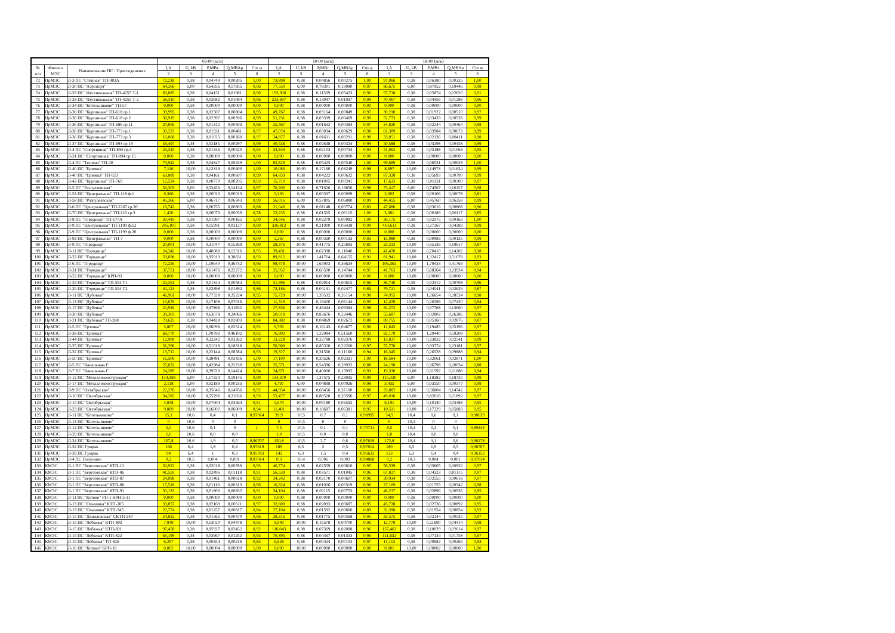| | | | 03-00 (мск) | | | | | 10-00 (мск) | | | | | 18-00 (мск) | | | | |
| --- | --- | --- | --- | --- | --- | --- | --- | --- | --- | --- | --- | --- | --- | --- | --- | --- | --- |
| № п/п | Филиал МЭС | Наименование ПС / Присоединение | I,A | U, kB | P,MBт | Q,MBAp | Cos φ | I,A | U, kB | P,MBт | Q,MBAp | Cos φ | I,A | U, kB | P,MBт | Q,MBAp | Cos φ |
| | | | 2 | 3 | 4 | 5 | 6 | 2 | 3 | 4 | 5 | 6 | 2 | 3 | 4 | 5 | 6 |
| 72 | ПрМЭС | Л-3 ПС "Степная" ТП-902А | 72,218 | 0,38 | 0,04749 | 0,00205 | 1,00 | 73,898 | 0,38 | 0,04856 | 0,00275 | 1,00 | 97,066 | 0,38 | 0,06380 | 0,00325 | 1,00 |
| 73 | ПрМЭС | Л-30 ПС "Аэропорт" | 64,266 | 6,00 | 0,64356 | 0,17855 | 0,96 | 77,550 | 6,00 | 0,78301 | 0,19080 | 0,97 | 86,675 | 6,00 | 0,87952 | 0,19446 | 0,98 |
| 74 | ПрМЭС | Л-33 ПС "Фестивальная" ТП-4255 Т-1 | 69,885 | 0,38 | 0,04151 | 0,01981 | 0,90 | 193,300 | 0,38 | 0,11509 | 0,05423 | 0,90 | 97,718 | 0,38 | 0,05874 | 0,02620 | 0,91 |
| 75 | ПрМЭС | Л-33 ПС "Фестивальная" ТП-4255 Т-2 | 58,310 | 0,38 | 0,03682 | 0,01084 | 0,96 | 213,937 | 0,38 | 0,13947 | 0,01937 | 0,99 | 70,467 | 0,38 | 0,04456 | 0,01288 | 0,96 |
| 76 | ПрМЭС | Л-34 ПС "Котельниково" ТП-57 | 0,000 | 0,38 | 0,00000 | 0,00000 | 0,00 | 0,000 | 0,38 | 0,00000 | 0,00000 | 0,00 | 0,000 | 0,38 | 0,00000 | 0,00000 | 0,00 |
| 77 | ПрМЭС | Л-36 ПС "Курганная" ТП-618 гр.1 | 39,995 | 0,38 | 0,02507 | 0,00804 | 0,95 | 49,767 | 0,38 | 0,03164 | 0,00849 | 0,97 | 30,210 | 0,38 | 0,01922 | 0,00510 | 0,97 |
| 78 | ПрМЭС | Л-36 ПС "Курганная" ТП-618 гр.2 | 36,919 | 0,38 | 0,02397 | 0,00396 | 0,99 | 51,231 | 0,38 | 0,03339 | 0,00469 | 0,99 | 52,773 | 0,38 | 0,03433 | 0,00528 | 0,99 |
| 79 | ПрМЭС | Л-36 ПС "Курганная" ТП-686 гр.11 | 20,856 | 0,38 | 0,01312 | 0,00403 | 0,96 | 25,467 | 0,38 | 0,01632 | 0,00384 | 0,97 | 34,820 | 0,38 | 0,02244 | 0,00464 | 0,98 |
| 80 | ПрМЭС | Л-36 ПС "Курганная" ТП-773 гр.1 | 30,233 | 0,38 | 0,01931 | 0,00481 | 0,97 | 47,074 | 0,38 | 0,03034 | 0,00629 | 0,98 | 61,389 | 0,38 | 0,03984 | 0,00673 | 0,99 |
| 81 | ПрМЭС | Л-36 ПС "Курганная" ТП-773 гр.3 | 16,068 | 0,38 | 0,01025 | 0,00260 | 0,97 | 24,877 | 0,38 | 0,01611 | 0,00291 | 0,98 | 33,051 | 0,38 | 0,02136 | 0,00411 | 0,98 |
| 82 | ПрМЭС | Л-37 ПС "Курганная" ТП-693 гр.19 | 33,497 | 0,38 | 0,02185 | 0,00297 | 0,99 | 40,538 | 0,38 | 0,02648 | 0,00324 | 0,99 | 50,588 | 0,38 | 0,03298 | 0,00458 | 0,99 |
| 83 | ПрМЭС | Л-4 ПС "Спортивная" ТП-894 гр.4 | 23,345 | 0,38 | 0,01446 | 0,00520 | 0,94 | 33,849 | 0,38 | 0,02103 | 0,00734 | 0,94 | 51,062 | 0,38 | 0,03188 | 0,01063 | 0,95 |
| 84 | ПрМЭС | Л-31 ПС "Спортивная" ТП-894 гр.15 | 0,000 | 0,38 | 0,00000 | 0,00000 | 0,00 | 0,000 | 0,38 | 0,00000 | 0,00000 | 0,00 | 0,000 | 0,38 | 0,00000 | 0,00000 | 0,00 |
| 85 | ПрМЭС | Л-4 ПС "Тяговая" ТП-20 | 73,942 | 0,38 | 0,04847 | 0,00439 | 1,00 | 82,829 | 0,38 | 0,05425 | 0,00540 | 1,00 | 99,689 | 0,38 | 0,06531 | 0,00628 | 1,00 |
| 86 | ПрМЭС | Л-40 ПС "Ерзовка" | 7,116 | 10,00 | 0,12319 | 0,00400 | 1,00 | 10,083 | 10,00 | 0,17160 | 0,03249 | 0,98 | 8,697 | 10,00 | 0,14973 | 0,01654 | 0,99 |
| 87 | ПрМЭС | Л-40 ПС "Ерзовка" ТП-923 | 63,889 | 0,38 | 0,04161 | 0,00607 | 0,99 | 64,859 | 0,38 | 0,04222 | 0,00632 | 0,99 | 87,328 | 0,38 | 0,05693 | 0,00790 | 0,99 |
| 88 | ПрМЭС | Л-42 ПС "Курганная" ТП-769 | 12,524 | 0,38 | 0,00770 | 0,00295 | 0,93 | 15,710 | 0,38 | 0,01005 | 0,00241 | 0,97 | 17,633 | 0,38 | 0,01121 | 0,00300 | 0,97 |
| 89 | ПрМЭС | Л-5 ПС "Разгуляевская" | 53,203 | 6,00 | 0,53453 | 0,14134 | 0,97 | 70,200 | 6,00 | 0,71626 | 0,13856 | 0,98 | 73,417 | 6,00 | 0,74567 | 0,16157 | 0,98 |
| 90 | ПрМЭС | Л-53 ПС "Центральная" ТП-118 ф.1 | 0,366 | 0,38 | 0,00020 | 0,00013 | 0,83 | 5,333 | 0,38 | 0,00337 | 0,00099 | 0,96 | 2,002 | 0,38 | 0,00106 | 0,00078 | 0,81 |
| 91 | ПрМЭС | Л-58 ПС "Разгуляевская" | 45,366 | 6,00 | 0,46717 | 0,06343 | 0,99 | 56,016 | 6,00 | 0,57805 | 0,06880 | 0,99 | 44,455 | 6,00 | 0,45760 | 0,06358 | 0,99 |
| 92 | ПрМЭС | Л-6 ПС "Центральная" ТП-2267 гр.20 | 16,742 | 0,38 | 0,00755 | 0,00803 | 0,68 | 21,040 | 0,38 | 0,01148 | 0,00774 | 0,83 | 47,686 | 0,38 | 0,03016 | 0,00868 | 0,96 |
| 93 | ПрМЭС | Л-70 ПС "Центральная" ТП-116 гр.3 | 1,420 | 0,38 | 0,00073 | 0,00059 | 0,78 | 23,235 | 0,38 | 0,01525 | 0,00115 | 1,00 | 3,381 | 0,38 | 0,00189 | 0,00117 | 0,85 |
| 94 | ПрМЭС | Л-8 ПС "Городище" ТП-177А | 30,445 | 0,38 | 0,01997 | 0,00165 | 1,00 | 34,646 | 0,38 | 0,02279 | 0,00082 | 1,00 | 36,175 | 0,38 | 0,02375 | 0,00163 | 1,00 |
| 95 | ПрМЭС | Л-9 ПС "Центральная" ТП-1199 ф.12 | 245,105 | 0,38 | 0,15991 | 0,02127 | 0,99 | 336,812 | 0,38 | 0,21900 | 0,03438 | 0,99 | 419,611 | 0,38 | 0,27267 | 0,04389 | 0,99 |
| 96 | ПрМЭС | Л-9 ПС "Центральная" ТП-1199 ф.20 | 0,000 | 0,38 | 0,00000 | 0,00000 | 0,00 | 0,000 | 0,38 | 0,00000 | 0,00000 | 0,00 | 0,000 | 0,38 | 0,00000 | 0,00000 | 0,00 |
| 97 | ПрМЭС | Л-93 ПС "Центральная" ТП-7 | 0,000 | 0,38 | 0,00000 | 0,00000 | 0,00 | 5,267 | 0,38 | 0,00320 | 0,00133 | 0,92 | 15,080 | 0,38 | 0,00983 | 0,00135 | 0,99 |
| 98 | ПрМЭС | Л-9 ПС "Городище" | 20,001 | 10,00 | 0,31047 | 0,15369 | 0,90 | 28,376 | 10,00 | 0,41775 | 0,25893 | 0,85 | 23,233 | 10,00 | 0,35136 | 0,19617 | 0,87 |
| 99 | ПрМЭС | Л-11 ПС "Городище" | 24,242 | 10,00 | 0,40080 | 0,12516 | 0,95 | 39,431 | 10,00 | 0,67398 | 0,11040 | 0,99 | 41,470 | 10,00 | 0,70410 | 0,14202 | 0,98 |
| 100 | ПрМЭС | Л-22 ПС "Городище" | 59,698 | 10,00 | 0,95913 | 0,38631 | 0,93 | 89,812 | 10,00 | 1,41714 | 0,64155 | 0,91 | 81,941 | 10,00 | 1,32417 | 0,51078 | 0,93 |
| 101 | ПрМЭС | Л-6 ПС "Городище" | 72,256 | 10,00 | 1,19640 | 0,36732 | 0,96 | 98,478 | 10,00 | 1,65903 | 0,39624 | 0,97 | 106,365 | 10,00 | 1,79433 | 0,41769 | 0,97 |
| 102 | ПрМЭС | Л-31 ПС "Городище" | 37,751 | 10,00 | 0,61476 | 0,22272 | 0,94 | 35,952 | 10,00 | 0,60500 | 0,14744 | 0,97 | 41,763 | 10,00 | 0,68264 | 0,23924 | 0,94 |
| 103 | ПрМЭС | Л-22 ПС "Городище" КРН-93 | 0,000 | 10,00 | 0,00000 | 0,00000 | 0,00 | 0,000 | 10,00 | 0,00000 | 0,00000 | 0,00 | 0,000 | 10,00 | 0,00000 | 0,00000 | 0,00 |
| 104 | ПрМЭС | Л-24 ПС "Городище" ТП-554 Т1 | 22,261 | 0,38 | 0,01344 | 0,00584 | 0,92 | 31,996 | 0,38 | 0,02014 | 0,00615 | 0,96 | 36,740 | 0,38 | 0,02312 | 0,00708 | 0,96 |
| 105 | ПрМЭС | Л-25 ПС "Городище" ТП-554 Т2 | 42,123 | 0,38 | 0,02398 | 0,01392 | 0,86 | 73,186 | 0,38 | 0,04131 | 0,02477 | 0,86 | 79,721 | 0,38 | 0,04541 | 0,02629 | 0,87 |
| 106 | ПрМЭС | Л-11 ПС "Дубовка" | 46,961 | 10,00 | 0,77328 | 0,25224 | 0,95 | 75,729 | 10,00 | 1,28532 | 0,26154 | 0,98 | 74,955 | 10,00 | 1,26654 | 0,28524 | 0,98 |
| 107 | ПрМЭС | Л-13 ПС "Дубовка" | 10,676 | 10,00 | 0,17108 | 0,07016 | 0,93 | 11,749 | 10,00 | 0,19400 | 0,06144 | 0,95 | 12,476 | 10,00 | 0,20296 | 0,07420 | 0,94 |
| 108 | ПрМЭС | Л-17 ПС "Дубовка" | 22,926 | 10,00 | 0,37868 | 0,11952 | 0,95 | 27,356 | 10,00 | 0,46444 | 0,09384 | 0,98 | 34,272 | 10,00 | 0,57768 | 0,13660 | 0,97 |
| 109 | ПрМЭС | Л-30 ПС "Дубовка" | 39,303 | 10,00 | 0,63678 | 0,24066 | 0,94 | 50,018 | 10,00 | 0,83676 | 0,22446 | 0,97 | 55,687 | 10,00 | 0,92802 | 0,26286 | 0,96 |
| 110 | ПрМЭС | Л-21 ПС "Дубовка" ТП-288 | 79,625 | 0,38 | 0,04428 | 0,02803 | 0,84 | 84,382 | 0,38 | 0,04869 | 0,02672 | 0,88 | 89,755 | 0,38 | 0,05160 | 0,02876 | 0,87 |
| 111 | ПрМЭС | Л-5 ПС "Ерзовка" | 3,807 | 10,00 | 0,06096 | 0,02514 | 0,92 | 9,703 | 10,00 | 0,16143 | 0,04677 | 0,96 | 11,643 | 10,00 | 0,19485 | 0,05196 | 0,97 |
| 112 | ПрМЭС | Л-38 ПС "Ерзовка" | 68,770 | 10,00 | 1,09792 | 0,46192 | 0,92 | 76,992 | 10,00 | 1,22984 | 0,51560 | 0,92 | 82,179 | 10,00 | 1,29440 | 0,59208 | 0,91 |
| 113 | ПрМЭС | Л-44 ПС "Ерзовка" | 12,908 | 10,00 | 0,22242 | 0,02262 | 0,99 | 13,228 | 10,00 | 0,22788 | 0,02376 | 0,99 | 13,837 | 10,00 | 0,23832 | 0,02541 | 0,99 |
| 114 | ПрМЭС | Л-25 ПС "Ерзовка" | 31,296 | 10,00 | 0,51018 | 0,18318 | 0,94 | 50,900 | 10,00 | 0,85320 | 0,22200 | 0,97 | 55,770 | 10,00 | 0,93774 | 0,23181 | 0,97 |
| 115 | ПрМЭС | Л-32 ПС "Ерзовка" | 13,712 | 10,00 | 0,22144 | 0,08584 | 0,93 | 19,327 | 10,00 | 0,31560 | 0,11160 | 0,94 | 16,345 | 10,00 | 0,26528 | 0,09888 | 0,94 |
| 116 | ПрМЭС | Л-50 ПС "Ерзовка" | 16,509 | 10,00 | 0,28491 | 0,02436 | 1,00 | 17,100 | 10,00 | 0,29526 | 0,02331 | 1,00 | 18,584 | 10,00 | 0,32061 | 0,02871 | 1,00 |
| 117 | ПрМЭС | Л-5 ПС "Канальная-1" | 27,632 | 10,00 | 0,42384 | 0,22230 | 0,89 | 35,571 | 10,00 | 0,54396 | 0,28932 | 0,88 | 24,190 | 10,00 | 0,36798 | 0,20034 | 0,88 |
| 118 | ПрМЭС | Л-7 ПС "Канальная-1" | 24,289 | 10,00 | 0,39520 | 0,14424 | 0,94 | 24,871 | 10,00 | 0,40000 | 0,15992 | 0,93 | 19,330 | 10,00 | 0,31592 | 0,11088 | 0,94 |
| 119 | ПрМЭС | Л-12 ПС "Металлоконструкция" | 114,388 | 6,00 | 1,17324 | 0,19145 | 0,99 | 134,370 | 6,00 | 1,37575 | 0,23935 | 0,99 | 115,330 | 6,00 | 1,18382 | 0,18725 | 0,99 |
| 120 | ПрМЭС | Л-17 ПС "Металлоконструкция" | 2,118 | 6,00 | 0,02189 | 0,00233 | 0,99 | 4,797 | 6,00 | 0,04898 | 0,00926 | 0,98 | 3,435 | 6,00 | 0,03550 | 0,00377 | 0,99 |
| 121 | ПрМЭС | Л-9 ПС "Октябрьская" | 22,276 | 10,00 | 0,35646 | 0,14766 | 0,92 | 44,954 | 10,00 | 0,68456 | 0,37100 | 0,88 | 33,882 | 10,00 | 0,56804 | 0,14742 | 0,97 |
| 122 | ПрМЭС | Л-10 ПС "Октябрьская" | 34,282 | 10,00 | 0,55296 | 0,21636 | 0,93 | 52,477 | 10,00 | 0,88528 | 0,20596 | 0,97 | 49,010 | 10,00 | 0,82016 | 0,21892 | 0,97 |
| 123 | ПрМЭС | Л-15 ПС "Октябрьская" | 4,848 | 10,00 | 0,07604 | 0,03564 | 0,91 | 5,679 | 10,00 | 0,09180 | 0,03532 | 0,93 | 6,191 | 10,00 | 0,10140 | 0,03488 | 0,95 |
| 124 | ПрМЭС | Л-23 ПС "Октябрьская" | 9,869 | 10,00 | 0,16002 | 0,06009 | 0,94 | 11,401 | 10,00 | 0,18687 | 0,06381 | 0,95 | 10,511 | 10,00 | 0,17229 | 0,05883 | 0,95 |
| 125 | ПрМЭС | Л-11 ПС "Котельниково" | 25,1 | 10,6 | 0,4 | 0,1 | 0,97014 | 39,9 | 10,5 | 0,7 | 0,1 | 0,98995 | 34,9 | 10,4 | 0,6 | 0,1 | 0,98639 |
| 126 | ПрМЭС | Л-13 ПС "Котельниково" | 0 | 10,6 | 0 | 0 | | 0 | 10,5 | 0 | 0 | | 0 | 10,4 | 0 | 0 | |
| 127 | ПрМЭС | Л-12 ПС "Котельниково" | 5,5 | 10,6 | 0,1 | 0 | 1 | 7,5 | 10,5 | 0,1 | 0,1 | 0,70711 | 8,5 | 10,4 | 0,2 | 0,1 | 0,89443 |
| 128 | ПрМЭС | Л-29 ПС "Котельниково" | 1,0 | 10,6 | 0,0 | 0,0 | | 1,0 | 10,5 | 0,0 | 0,0 | | 1,0 | 10,4 | 0,0 | 0,0 | |
| 129 | ПрМЭС | Л-24 ПС "Котельниково" | 107,8 | 10,6 | 1,9 | 0,5 | 0,96707 | 150,8 | 10,5 | 2,7 | 0,6 | 0,97619 | 172,8 | 10,4 | 3,1 | 0,6 | 0,98178 |
| 130 | ПрМЭС | Л-32 ПС Гумрак | 166 | 6,4 | 1,8 | 0,4 | 0,97619 | 189 | 6,3 | 2 | 0,5 | 0,97014 | 180 | 6,3 | 1,9 | 0,5 | 0,96707 |
| 131 | ПрМЭС | Л-39 ПС Гумрак | 94 | 6,4 | 1 | 0,3 | 0,95783 | 142 | 6,3 | 1,5 | 0,4 | 0,96623 | 133 | 6,3 | 1,4 | 0,4 | 0,96152 |
| 132 | ПрМЭС | Л-4 ПС Полунино | 0,2 | 10,5 | 0,004 | 0,001 | 0,97014 | 0,3 | 10,4 | 0,006 | 0,002 | 0,94868 | 0,2 | 10,3 | 0,004 | 0,001 | 0,97014 |
| 133 | КМЭС | Л-1 ПС "Березовская" КТП-12 | 32,922 | 0,38 | 0,02018 | 0,00789 | 0,93 | 40,774 | 0,38 | 0,02559 | 0,00810 | 0,95 | 56,539 | 0,38 | 0,03605 | 0,00922 | 0,97 |
| 134 | КМЭС | Л-1 ПС "Березовская" КТП-86 | 41,559 | 0,38 | 0,02496 | 0,01118 | 0,91 | 56,539 | 0,38 | 0,03571 | 0,01045 | 0,96 | 67,827 | 0,38 | 0,04323 | 0,01115 | 0,97 |
| 135 | КМЭС | Л-1 ПС "Березовская" КТП-87 | 24,098 | 0,38 | 0,01461 | 0,00618 | 0,92 | 34,242 | 0,38 | 0,02170 | 0,00607 | 0,96 | 39,934 | 0,38 | 0,02555 | 0,00618 | 0,97 |
| 136 | КМЭС | Л-1 ПС "Березовская" КТП-88 | 17,518 | 0,38 | 0,01110 | 0,00313 | 0,96 | 16,324 | 0,38 | 0,01026 | 0,00319 | 0,96 | 27,169 | 0,38 | 0,01755 | 0,00342 | 0,98 |
| 137 | КМЭС | Л-1 ПС "Березовская" КТП-91 | 30,133 | 0,38 | 0,01800 | 0,00832 | 0,91 | 34,104 | 0,38 | 0,02115 | 0,00753 | 0,94 | 46,237 | 0,38 | 0,02896 | 0,00936 | 0,95 |
| 138 | КМЭС | Л-11 ПС "Котово" РП-1 КРН-5-11 | 0,000 | 0,38 | 0,00000 | 0,00000 | 0,00 | 0,000 | 0,38 | 0,00000 | 0,00000 | 0,00 | 0,000 | 0,38 | 0,00000 | 0,00000 | 0,00 |
| 139 | КМЭС | Л-13 ПС "Ольховка" КТП-205 | 33,855 | 0,38 | 0,02169 | 0,00511 | 0,97 | 32,600 | 0,38 | 0,02033 | 0,00687 | 0,95 | 43,728 | 0,38 | 0,02736 | 0,00892 | 0,95 |
| 140 | КМЭС | Л-13 ПС "Ольховка" КТП-345 | 22,774 | 0,38 | 0,01257 | 0,00817 | 0,84 | 27,104 | 0,38 | 0,01592 | 0,00806 | 0,89 | 32,398 | 0,38 | 0,01954 | 0,00854 | 0,92 |
| 141 | КМЭС | Л-15 ПС "Даниловская" СКТП-247 | 24,822 | 0,38 | 0,01565 | 0,00470 | 0,96 | 28,316 | 0,38 | 0,01775 | 0,00568 | 0,95 | 33,575 | 0,38 | 0,02144 | 0,00535 | 0,97 |
| 142 | КМЭС | Л-15 ПС "Лебяжья" КТП-803 | 7,949 | 10,00 | 0,13020 | 0,04478 | 0,95 | 9,949 | 10,00 | 0,16578 | 0,04700 | 0,96 | 12,779 | 10,00 | 0,21690 | 0,04414 | 0,98 |
| 143 | КМЭС | Л-15 ПС "Лебяжья" КТП-821 | 97,458 | 0,38 | 0,05927 | 0,02452 | 0,92 | 116,043 | 0,38 | 0,07369 | 0,02008 | 0,96 | 157,463 | 0,38 | 0,10029 | 0,02614 | 0,97 |
| 144 | КМЭС | Л-15 ПС "Лебяжья" КТП-822 | 63,199 | 0,38 | 0,03967 | 0,01252 | 0,95 | 70,395 | 0,38 | 0,04437 | 0,01333 | 0,96 | 111,632 | 0,38 | 0,07134 | 0,01758 | 0,97 |
| 145 | КМЭС | Л-15 ПС "Лебяжья" ТП-826 | 6,297 | 0,38 | 0,00354 | 0,00216 | 0,85 | 6,628 | 0,38 | 0,00424 | 0,00103 | 0,97 | 11,113 | 0,38 | 0,00682 | 0,00265 | 0,93 |
| 146 | КМЭС | Л-16 ПС "Котово" КРН-16 | 0,002 | 10,00 | 0,00004 | 0,00000 | 1,00 | 0,000 | 10,00 | 0,00000 | 0,00000 | 0,00 | 0,001 | 10,00 | 0,00002 | 0,00000 | 1,00 |